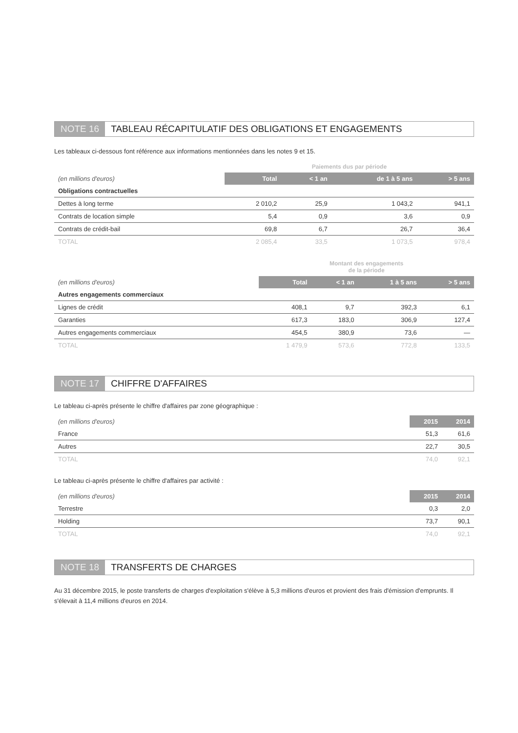NOTE 16 TABLEAU RÉCAPITULATIF DES OBLIGATIONS ET ENGAGEMENTS
Les tableaux ci-dessous font référence aux informations mentionnées dans les notes 9 et 15.
| | Paiements dus par période | | | |
| --- | --- | --- | --- | --- |
| (en millions d'euros) | Total | < 1 an | de 1 à 5 ans | > 5 ans |
| Obligations contractuelles | | | | |
| Dettes à long terme | 2 010,2 | 25,9 | 1 043,2 | 941,1 |
| Contrats de location simple | 5,4 | 0,9 | 3,6 | 0,9 |
| Contrats de crédit-bail | 69,8 | 6,7 | 26,7 | 36,4 |
| TOTAL | 2 085,4 | 33,5 | 1 073,5 | 978,4 |
| | Montant des engagements de la période | | | |
| --- | --- | --- | --- | --- |
| (en millions d'euros) | Total | < 1 an | 1 à 5 ans | > 5 ans |
| Autres engagements commerciaux | | | | |
| Lignes de crédit | 408,1 | 9,7 | 392,3 | 6,1 |
| Garanties | 617,3 | 183,0 | 306,9 | 127,4 |
| Autres engagements commerciaux | 454,5 | 380,9 | 73,6 | — |
| TOTAL | 1 479,9 | 573,6 | 772,8 | 133,5 |
NOTE 17 CHIFFRE D'AFFAIRES
Le tableau ci-après présente le chiffre d'affaires par zone géographique :
| (en millions d'euros) | 2015 | 2014 |
| --- | --- | --- |
| France | 51,3 | 61,6 |
| Autres | 22,7 | 30,5 |
| TOTAL | 74,0 | 92,1 |
Le tableau ci-après présente le chiffre d'affaires par activité :
| (en millions d'euros) | 2015 | 2014 |
| --- | --- | --- |
| Terrestre | 0,3 | 2,0 |
| Holding | 73,7 | 90,1 |
| TOTAL | 74,0 | 92,1 |
NOTE 18 TRANSFERTS DE CHARGES
Au 31 décembre 2015, le poste transferts de charges d'exploitation s'élève à 5,3 millions d'euros et provient des frais d'émission d'emprunts. Il s'élevait à 11,4 millions d'euros en 2014.